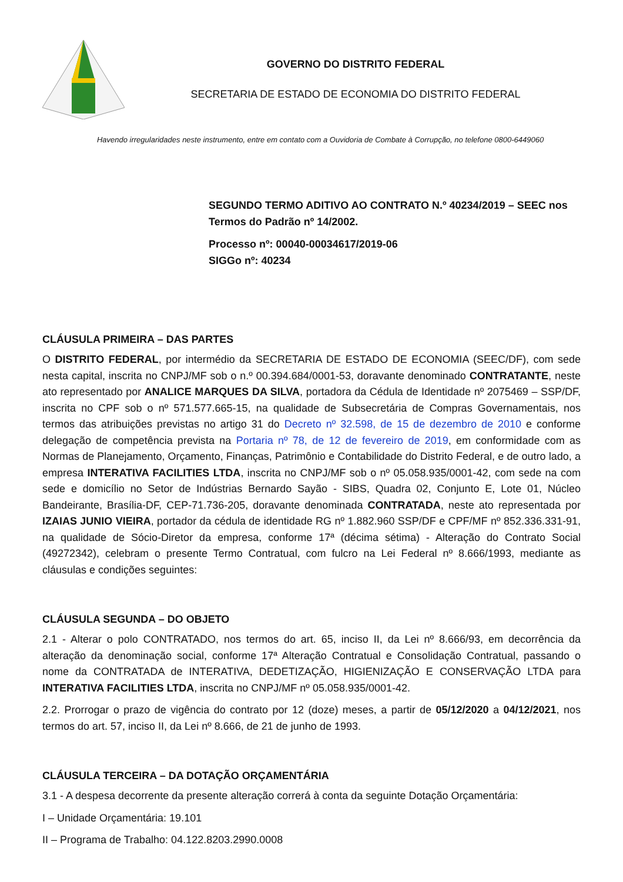GOVERNO DO DISTRITO FEDERAL
SECRETARIA DE ESTADO DE ECONOMIA DO DISTRITO FEDERAL
Havendo irregularidades neste instrumento, entre em contato com a Ouvidoria de Combate à Corrupção, no telefone 0800-6449060
SEGUNDO TERMO ADITIVO AO CONTRATO N.º 40234/2019 – SEEC nos Termos do Padrão nº 14/2002.
Processo nº: 00040-00034617/2019-06
SIGGo nº: 40234
CLÁUSULA PRIMEIRA – DAS PARTES
O DISTRITO FEDERAL, por intermédio da SECRETARIA DE ESTADO DE ECONOMIA (SEEC/DF), com sede nesta capital, inscrita no CNPJ/MF sob o n.º 00.394.684/0001-53, doravante denominado CONTRATANTE, neste ato representado por ANALICE MARQUES DA SILVA, portadora da Cédula de Identidade nº 2075469 – SSP/DF, inscrita no CPF sob o nº 571.577.665-15, na qualidade de Subsecretária de Compras Governamentais, nos termos das atribuições previstas no artigo 31 do Decreto nº 32.598, de 15 de dezembro de 2010 e conforme delegação de competência prevista na Portaria nº 78, de 12 de fevereiro de 2019, em conformidade com as Normas de Planejamento, Orçamento, Finanças, Patrimônio e Contabilidade do Distrito Federal, e de outro lado, a empresa INTERATIVA FACILITIES LTDA, inscrita no CNPJ/MF sob o nº 05.058.935/0001-42, com sede na com sede e domicílio no Setor de Indústrias Bernardo Sayão - SIBS, Quadra 02, Conjunto E, Lote 01, Núcleo Bandeirante, Brasília-DF, CEP-71.736-205, doravante denominada CONTRATADA, neste ato representada por IZAIAS JUNIO VIEIRA, portador da cédula de identidade RG nº 1.882.960 SSP/DF e CPF/MF nº 852.336.331-91, na qualidade de Sócio-Diretor da empresa, conforme 17ª (décima sétima) - Alteração do Contrato Social (49272342), celebram o presente Termo Contratual, com fulcro na Lei Federal nº 8.666/1993, mediante as cláusulas e condições seguintes:
CLÁUSULA SEGUNDA – DO OBJETO
2.1 - Alterar o polo CONTRATADO, nos termos do art. 65, inciso II, da Lei nº 8.666/93, em decorrência da alteração da denominação social, conforme 17ª Alteração Contratual e Consolidação Contratual, passando o nome da CONTRATADA de INTERATIVA, DEDETIZAÇÃO, HIGIENIZAÇÃO E CONSERVAÇÃO LTDA para INTERATIVA FACILITIES LTDA, inscrita no CNPJ/MF nº 05.058.935/0001-42.
2.2. Prorrogar o prazo de vigência do contrato por 12 (doze) meses, a partir de 05/12/2020 a 04/12/2021, nos termos do art. 57, inciso II, da Lei nº 8.666, de 21 de junho de 1993.
CLÁUSULA TERCEIRA – DA DOTAÇÃO ORÇAMENTÁRIA
3.1 - A despesa decorrente da presente alteração correrá à conta da seguinte Dotação Orçamentária:
I – Unidade Orçamentária: 19.101
II – Programa de Trabalho: 04.122.8203.2990.0008